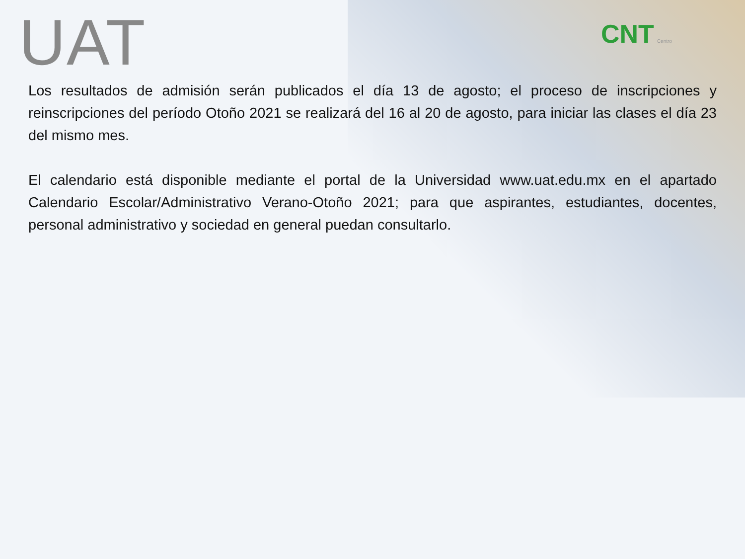UAT CNT Centro
Los resultados de admisión serán publicados el día 13 de agosto; el proceso de inscripciones y reinscripciones del período Otoño 2021 se realizará del 16 al 20 de agosto, para iniciar las clases el día 23 del mismo mes.
El calendario está disponible mediante el portal de la Universidad www.uat.edu.mx en el apartado Calendario Escolar/Administrativo Verano-Otoño 2021; para que aspirantes, estudiantes, docentes, personal administrativo y sociedad en general puedan consultarlo.